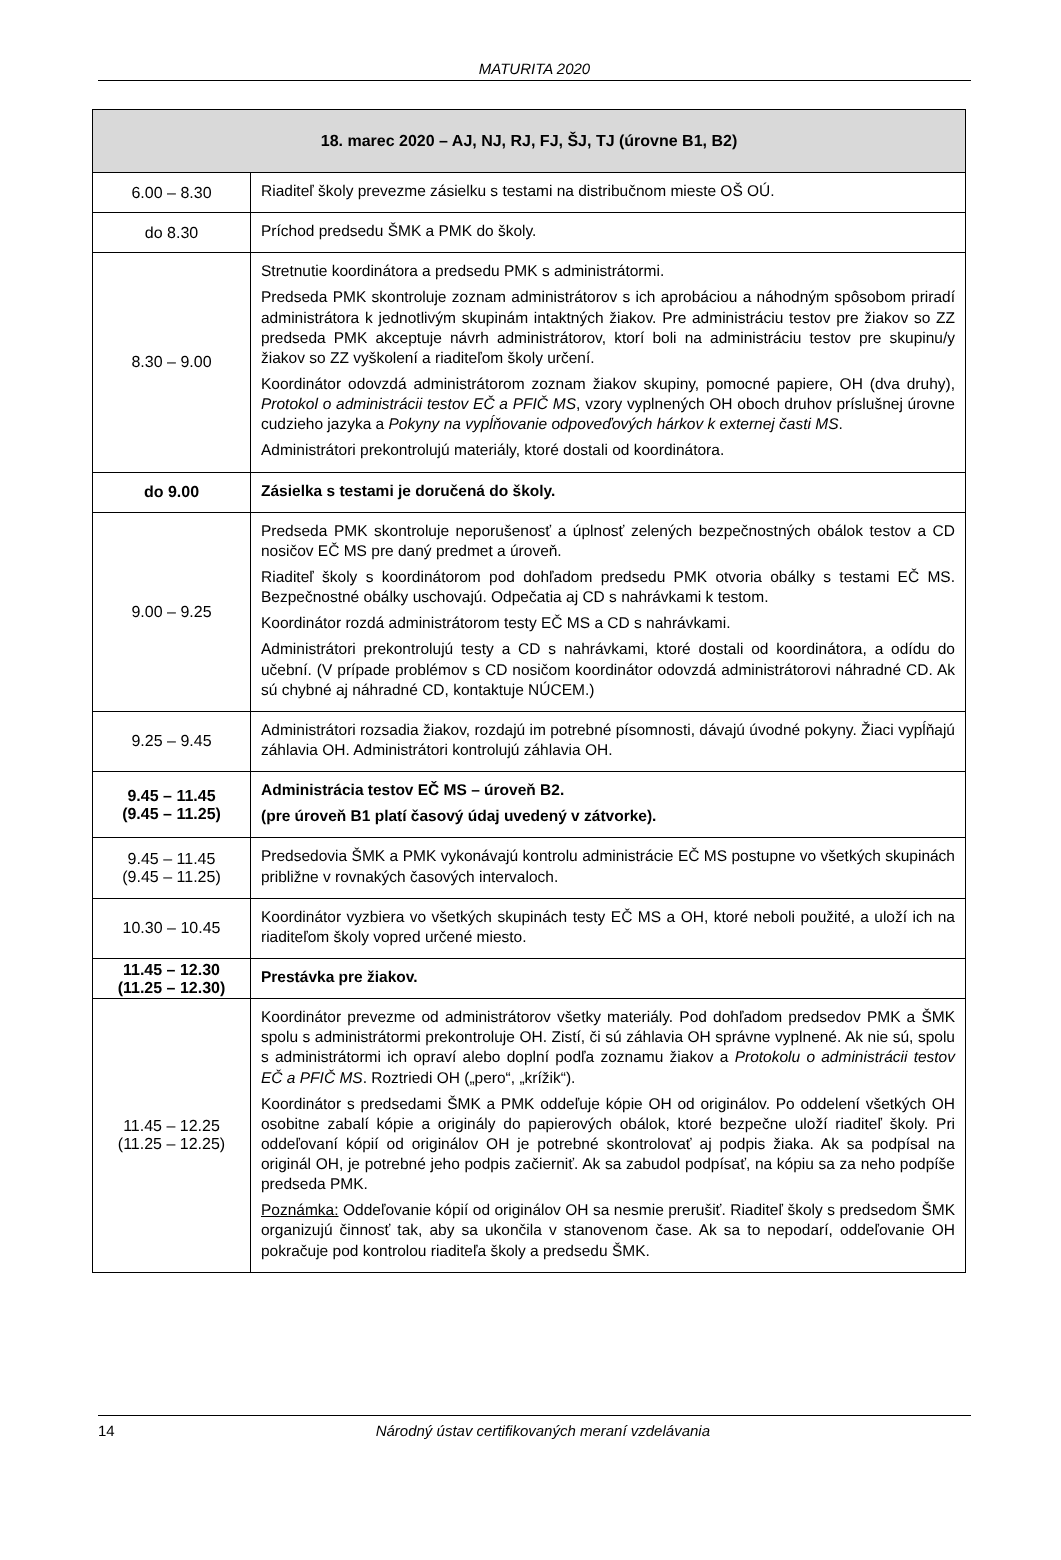MATURITA 2020
| 18. marec 2020 – AJ, NJ, RJ, FJ, ŠJ, TJ (úrovne B1, B2) | |
| --- | --- |
| 6.00 – 8.30 | Riaditeľ školy prevezme zásielku s testami na distribučnom mieste OŠ OÚ. |
| do 8.30 | Príchod predsedu ŠMK a PMK do školy. |
| 8.30 – 9.00 | Stretnutie koordinátora a predsedu PMK s administrátormi. Predseda PMK skontroluje zoznam administrátorov s ich aprobáciou a náhodným spôsobom priradí administrátora k jednotlivým skupinám intaktných žiakov. Pre administráciu testov pre žiakov so ZZ predseda PMK akceptuje návrh administrátorov, ktorí boli na administráciu testov pre skupinu/y žiakov so ZZ vyškolení a riaditeľom školy určení. Koordinátor odovzdá administrátorom zoznam žiakov skupiny, pomocné papiere, OH (dva druhy), Protokol o administrácii testov EČ a PFIČ MS , vzory vyplnených OH oboch druhov príslušnej úrovne cudzieho jazyka a Pokyny na vypĺňovanie odpoveďových hárkov k externej časti MS . Administrátori prekontrolujú materiály, ktoré dostali od koordinátora. |
| do 9.00 | Zásielka s testami je doručená do školy. |
| 9.00 – 9.25 | Predseda PMK skontroluje neporušenosť a úplnosť zelených bezpečnostných obálok testov a CD nosičov EČ MS pre daný predmet a úroveň. Riaditeľ školy s koordinátorom pod dohľadom predsedu PMK otvoria obálky s testami EČ MS. Bezpečnostné obálky uschovajú. Odpečatia aj CD s nahrávkami k testom. Koordinátor rozdá administrátorom testy EČ MS a CD s nahrávkami. Administrátori prekontrolujú testy a CD s nahrávkami, ktoré dostali od koordinátora, a odídu do učební. (V prípade problémov s CD nosičom koordinátor odovzdá administrátorovi náhradné CD. Ak sú chybné aj náhradné CD, kontaktuje NÚCEM.) |
| 9.25 – 9.45 | Administrátori rozsadia žiakov, rozdajú im potrebné písomnosti, dávajú úvodné pokyny. Žiaci vypĺňajú záhlavia OH. Administrátori kontrolujú záhlavia OH. |
| 9.45 – 11.45 (9.45 – 11.25) | Administrácia testov EČ MS – úroveň B2. (pre úroveň B1 platí časový údaj uvedený v zátvorke). |
| 9.45 – 11.45 (9.45 – 11.25) | Predsedovia ŠMK a PMK vykonávajú kontrolu administrácie EČ MS postupne vo všetkých skupinách približne v rovnakých časových intervaloch. |
| 10.30 – 10.45 | Koordinátor vyzbiera vo všetkých skupinách testy EČ MS a OH, ktoré neboli použité, a uloží ich na riaditeľom školy vopred určené miesto. |
| 11.45 – 12.30 (11.25 – 12.30) | Prestávka pre žiakov. |
| 11.45 – 12.25 (11.25 – 12.25) | Koordinátor prevezme od administrátorov všetky materiály. Pod dohľadom predsedov PMK a ŠMK spolu s administrátormi prekontroluje OH. Zistí, či sú záhlavia OH správne vyplnené. Ak nie sú, spolu s administrátormi ich opraví alebo doplní podľa zoznamu žiakov a Protokolu o administrácii testov EČ a PFIČ MS . Roztriedi OH („pero“, „krížik“). Koordinátor s predsedami ŠMK a PMK oddeľuje kópie OH od originálov. Po oddelení všetkých OH osobitne zabalí kópie a originály do papierových obálok, ktoré bezpečne uloží riaditeľ školy. Pri oddeľovaní kópií od originálov OH je potrebné skontrolovať aj podpis žiaka. Ak sa podpísal na originál OH, je potrebné jeho podpis začierniť. Ak sa zabudol podpísať, na kópiu sa za neho podpíše predseda PMK. Poznámka: Oddeľovanie kópií od originálov OH sa nesmie prerušiť. Riaditeľ školy s predsedom ŠMK organizujú činnosť tak, aby sa ukončila v stanovenom čase. Ak sa to nepodarí, oddeľovanie OH pokračuje pod kontrolou riaditeľa školy a predsedu ŠMK. |
14 Národný ústav certifikovaných meraní vzdelávania